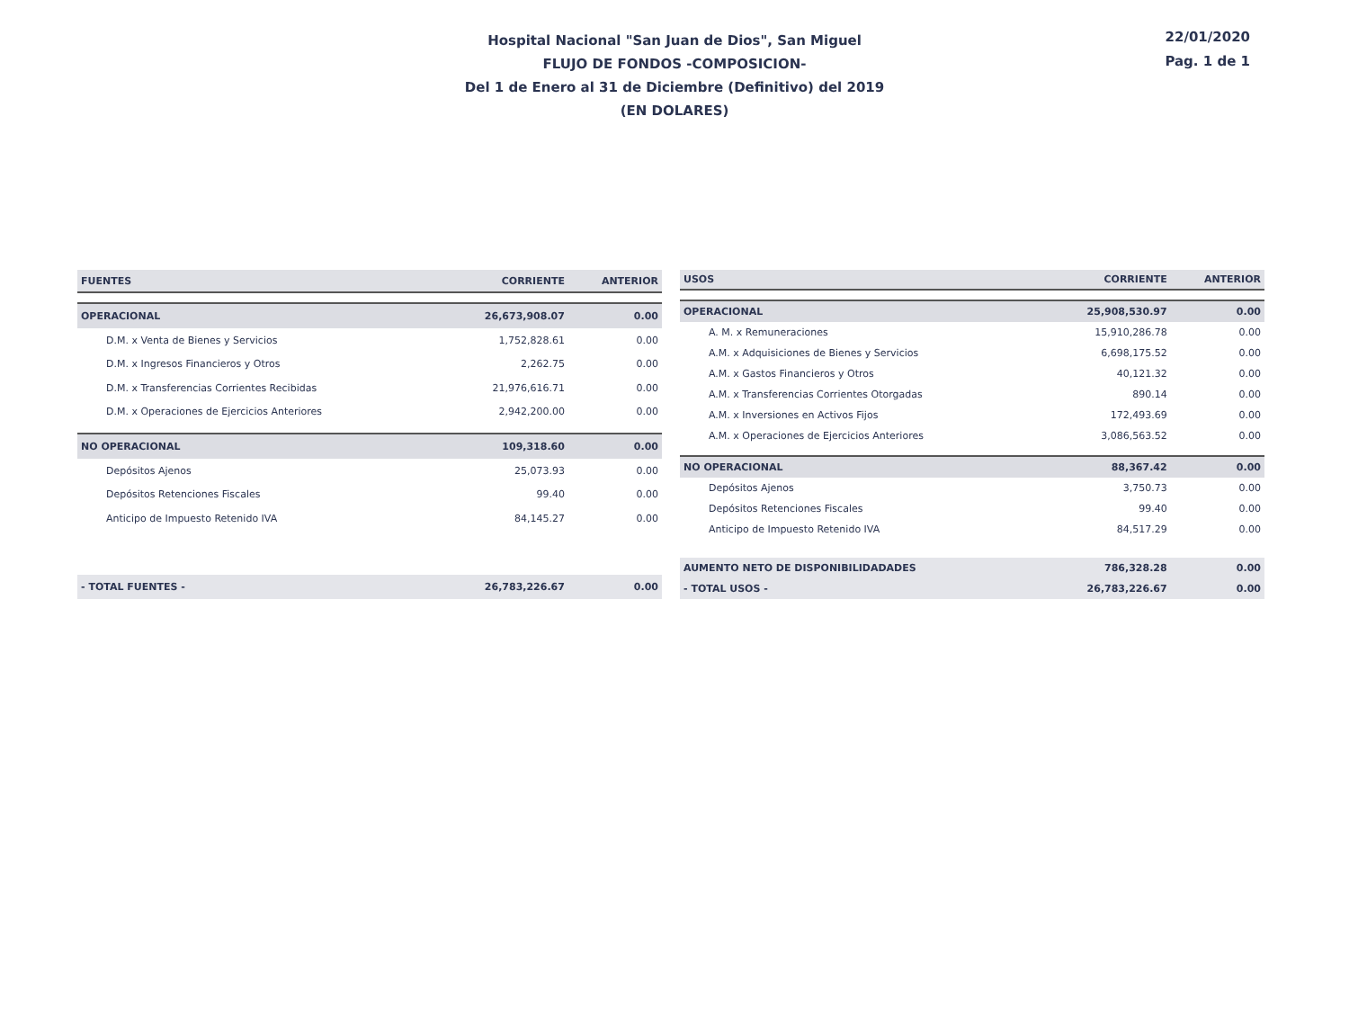Hospital Nacional "San Juan de Dios", San Miguel
FLUJO DE FONDOS -COMPOSICION-
Del 1 de Enero al 31 de Diciembre (Definitivo) del 2019
(EN DOLARES)
22/01/2020
Pag. 1 de 1
| FUENTES | CORRIENTE | ANTERIOR |
| --- | --- | --- |
| OPERACIONAL | 26,673,908.07 | 0.00 |
| D.M. x Venta de Bienes y Servicios | 1,752,828.61 | 0.00 |
| D.M. x Ingresos Financieros y Otros | 2,262.75 | 0.00 |
| D.M. x Transferencias Corrientes Recibidas | 21,976,616.71 | 0.00 |
| D.M. x Operaciones de Ejercicios Anteriores | 2,942,200.00 | 0.00 |
| NO OPERACIONAL | 109,318.60 | 0.00 |
| Depósitos Ajenos | 25,073.93 | 0.00 |
| Depósitos Retenciones Fiscales | 99.40 | 0.00 |
| Anticipo de Impuesto Retenido IVA | 84,145.27 | 0.00 |
| - TOTAL FUENTES - | 26,783,226.67 | 0.00 |
| USOS | CORRIENTE | ANTERIOR |
| --- | --- | --- |
| OPERACIONAL | 25,908,530.97 | 0.00 |
| A. M. x Remuneraciones | 15,910,286.78 | 0.00 |
| A.M. x Adquisiciones de Bienes y Servicios | 6,698,175.52 | 0.00 |
| A.M. x Gastos Financieros y Otros | 40,121.32 | 0.00 |
| A.M. x Transferencias Corrientes Otorgadas | 890.14 | 0.00 |
| A.M. x Inversiones en Activos Fijos | 172,493.69 | 0.00 |
| A.M. x Operaciones de Ejercicios Anteriores | 3,086,563.52 | 0.00 |
| NO OPERACIONAL | 88,367.42 | 0.00 |
| Depósitos Ajenos | 3,750.73 | 0.00 |
| Depósitos Retenciones Fiscales | 99.40 | 0.00 |
| Anticipo de Impuesto Retenido IVA | 84,517.29 | 0.00 |
| AUMENTO NETO DE DISPONIBILIDADADES | 786,328.28 | 0.00 |
| - TOTAL USOS - | 26,783,226.67 | 0.00 |